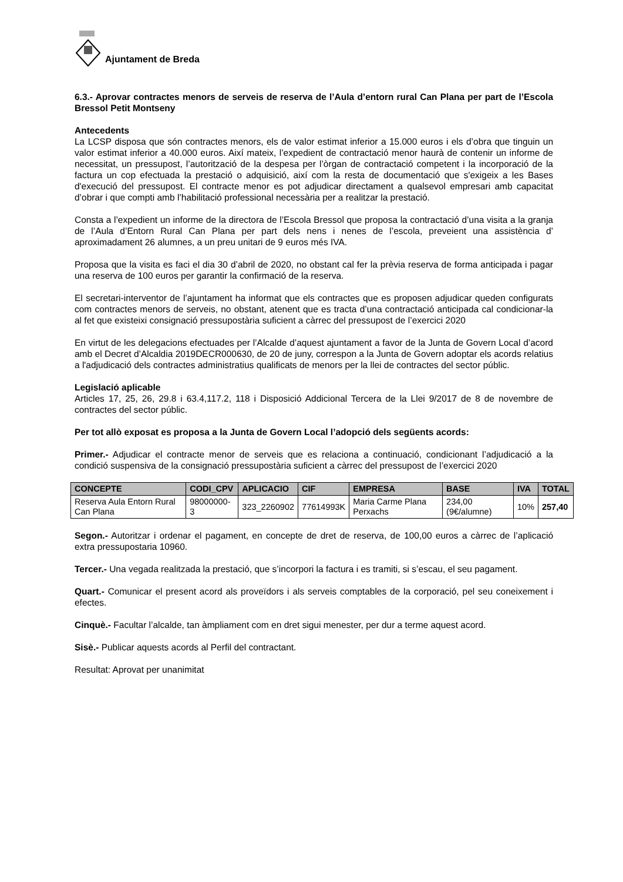Ajuntament de Breda
6.3.- Aprovar contractes menors de serveis de reserva de l’Aula d’entorn rural Can Plana per part de l’Escola Bressol Petit Montseny
Antecedents
La LCSP disposa que són contractes menors, els de valor estimat inferior a 15.000 euros i els d’obra que tinguin un valor estimat inferior a 40.000 euros. Així mateix, l’expedient de contractació menor haurà de contenir un informe de necessitat, un pressupost, l’autorització de la despesa per l’òrgan de contractació competent i la incorporació de la factura un cop efectuada la prestació o adquisició, així com la resta de documentació que s'exigeix a les Bases d'execució del pressupost. El contracte menor es pot adjudicar directament a qualsevol empresari amb capacitat d’obrar i que compti amb l’habilitació professional necessària per a realitzar la prestació.
Consta a l’expedient un informe de la directora de l’Escola Bressol que proposa la contractació d’una visita a la granja de l’Aula d’Entorn Rural Can Plana per part dels nens i nenes de l’escola, preveient una assistència d’ aproximadament 26 alumnes, a un preu unitari de 9 euros més IVA.
Proposa que la visita es faci el dia 30 d’abril de 2020, no obstant cal fer la prèvia reserva de forma anticipada i pagar una reserva de 100 euros per garantir la confirmació de la reserva.
El secretari-interventor de l’ajuntament ha informat que els contractes que es proposen adjudicar queden configurats com contractes menors de serveis, no obstant, atenent que es tracta d’una contractació anticipada cal condicionar-la al fet que existeixi consignació pressupostària suficient a càrrec del pressupost de l’exercici 2020
En virtut de les delegacions efectuades per l’Alcalde d’aquest ajuntament a favor de la Junta de Govern Local d’acord amb el Decret d’Alcaldia 2019DECR000630, de 20 de juny, correspon a la Junta de Govern adoptar els acords relatius a l'adjudicació dels contractes administratius qualificats de menors per la llei de contractes del sector públic.
Legislació aplicable
Articles 17, 25, 26, 29.8 i 63.4,117.2, 118 i Disposició Addicional Tercera de la Llei 9/2017 de 8 de novembre de contractes del sector públic.
Per tot allò exposat es proposa a la Junta de Govern Local l’adopció dels següents acords:
Primer.- Adjudicar el contracte menor de serveis que es relaciona a continuació, condicionant l’adjudicació a la condició suspensiva de la consignació pressupostària suficient a càrrec del pressupost de l’exercici 2020
| CONCEPTE | CODI_CPV | APLICACIO | CIF | EMPRESA | BASE | IVA | TOTAL |
| --- | --- | --- | --- | --- | --- | --- | --- |
| Reserva Aula Entorn Rural Can Plana | 98000000-3 | 323_2260902 | 77614993K | Maria Carme Plana Perxachs | 234,00 (9€/alumne) | 10% | 257,40 |
Segon.- Autoritzar i ordenar el pagament, en concepte de dret de reserva, de 100,00 euros a càrrec de l’aplicació extra pressupostaria 10960.
Tercer.- Una vegada realitzada la prestació, que s’incorpori la factura i es tramiti, si s’escau, el seu pagament.
Quart.- Comunicar el present acord als proveïdors i als serveis comptables de la corporació, pel seu coneixement i efectes.
Cinquè.- Facultar l’alcalde, tan àmpliament com en dret sigui menester, per dur a terme aquest acord.
Sisè.- Publicar aquests acords al Perfil del contractant.
Resultat: Aprovat per unanimitat